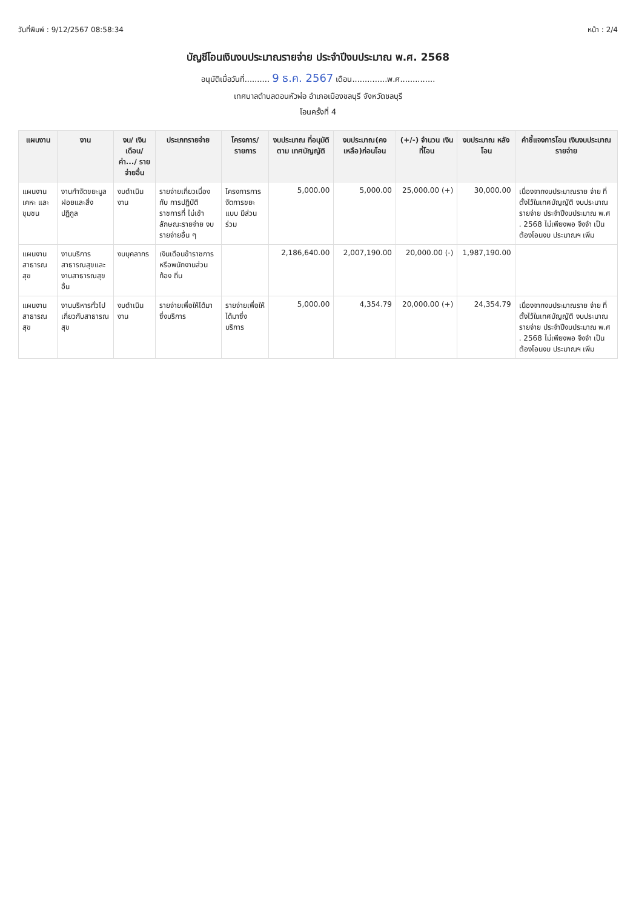วันที่พิมพ์ : 9/12/2567 08:58:34 หน้า : 2/4
บัญชีโอนเงินงบประมาณรายจ่าย ประจำปีงบประมาณ พ.ศ. 2568
อนุมัติเมื่อวันที่.......... 9 ธ.ค. 2567 เดือน..............พ.ศ..............
เทศบาลตำบลดอนหัวฬ่อ อำเภอเมืองชลบุรี จังหวัดชลบุรี
โอนครั้งที่ 4
| แผนงาน | งาน | งบ/ เงินเดือน/ ค่า.../ รายจ่ายอื่น | ประเภทรายจ่าย | โครงการ/ รายการ | งบประมาณ ที่อนุมัติตาม เทศบัญญัติ | งบประมาณ(คง เหลือ)ก่อนโอน | (+/-) จำนวน เงินที่โอน | งบประมาณ หลังโอน | คำชี้แจงการโอน เงินงบประมาณรายจ่าย |
| --- | --- | --- | --- | --- | --- | --- | --- | --- | --- |
| แผนงานเคหะ และชุมชน | งานกำจัดขยะมูล ฝอยและสิ่งปฏิกูล | งบดำเนินงาน | รายจ่ายเกี่ยวเนื่องกับ การปฏิบัติราชการที่ ไม่เข้าลักษณะรายจ่าย งบรายจ่ายอื่น ๆ | โครงการการ จัดการขยะแบบ มีส่วนร่วม | 5,000.00 | 5,000.00 | 25,000.00 (+) | 30,000.00 | เนื่องจากงบประมาณราย จ่าย ที่ตั้งไว้ในเทศบัญญัติ งบประมาณรายจ่าย ประจำปีงบประมาณ พ.ศ . 2568 ไม่เพียงพอ จึงจำ เป็นต้องโอนงบ ประมาณฯ เพิ่ม |
| แผนงานสาธารณ สุข | งานบริการ สาธารณสุขและ งานสาธารณสุข อื่น | งบบุคลากร | เงินเดือนข้าราชการ หรือพนักงานส่วนท้อง ถิ่น | | 2,186,640.00 | 2,007,190.00 | 20,000.00 (-) | 1,987,190.00 | |
| แผนงานสาธารณ สุข | งานบริหารทั่วไป เกี่ยวกับสาธารณ สุข | งบดำเนินงาน | รายจ่ายเพื่อให้ได้มา ซึ่งบริการ | รายจ่ายเพื่อให้ ได้มาซึ่งบริการ | 5,000.00 | 4,354.79 | 20,000.00 (+) | 24,354.79 | เนื่องจากงบประมาณราย จ่าย ที่ตั้งไว้ในเทศบัญญัติ งบประมาณรายจ่าย ประจำปีงบประมาณ พ.ศ . 2568 ไม่เพียงพอ จึงจำ เป็นต้องโอนงบ ประมาณฯ เพิ่ม |